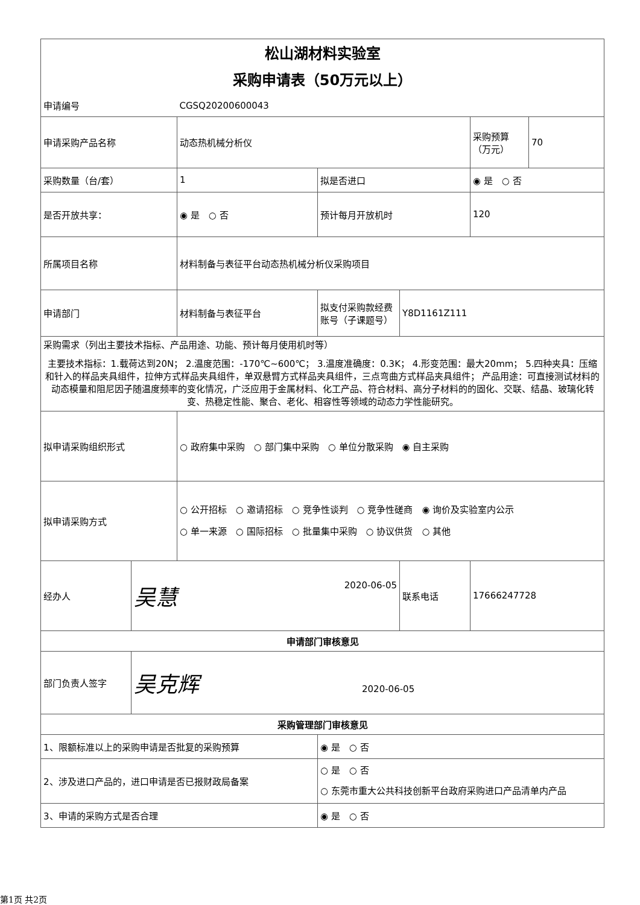| 松山湖材料实验室 采购申请表（50万元以上） | | | | | | |
| 申请编号 | | CGSQ20200600043 | | | | |
| 申请采购产品名称 | | 动态热机械分析仪 | | | 采购预算（万元） | 70 |
| 采购数量（台/套） | | 1 | 拟是否进口 | | ◉ 是 ○ 否 | |
| 是否开放共享： | | ◉ 是 ○ 否 | 预计每月开放机时 | | 120 | |
| 所属项目名称 | | 材料制备与表征平台动态热机械分析仪采购项目 | | | | |
| 申请部门 | | 材料制备与表征平台 | 拟支付采购款经费账号（子课题号） | Y8D1161Z111 | | |
| 采购需求（列出主要技术指标、产品用途、功能、预计每月使用机时等） 主要技术指标：1.载荷达到20N； 2.温度范围：-170℃~600℃； 3.温度准确度：0.3K； 4.形变范围：最大20mm； 5.四种夹具：压缩和针入的样品夹具组件，拉伸方式样品夹具组件，单双悬臂方式样品夹具组件，三点弯曲方式样品夹具组件； 产品用途：可直接测试材料的动态模量和阻尼因子随温度频率的变化情况，广泛应用于金属材料、化工产品、符合材料、高分子材料的的固化、交联、结晶、玻璃化转变、热稳定性能、聚合、老化、相容性等领域的动态力学性能研究。 | | | | | | |
| 拟申请采购组织形式 | | ○ 政府集中采购 ○ 部门集中采购 ○ 单位分散采购 ◉ 自主采购 | | | | |
| 拟申请采购方式 | | ○ 公开招标 ○ 邀请招标 ○ 竞争性谈判 ○ 竞争性磋商 ◉ 询价及实验室内公示 ○ 单一来源 ○ 国际招标 ○ 批量集中采购 ○ 协议供货 ○ 其他 | | | | |
| 经办人 | 吴慧 2020-06-05 | | | 联系电话 | 17666247728 | |
| 申请部门审核意见 | | | | | | |
| 部门负责人签字 | 吴克辉 2020-06-05 | | | | | |
| 采购管理部门审核意见 | | | | | | |
| 1、限额标准以上的采购申请是否批复的采购预算 | | | ◉ 是 ○ 否 | | | |
| 2、涉及进口产品的，进口申请是否已报财政局备案 | | | ○ 是 ○ 否 ○ 东莞市重大公共科技创新平台政府采购进口产品清单内产品 | | | |
| 3、申请的采购方式是否合理 | | | ◉ 是 ○ 否 | | | |
第1页 共2页